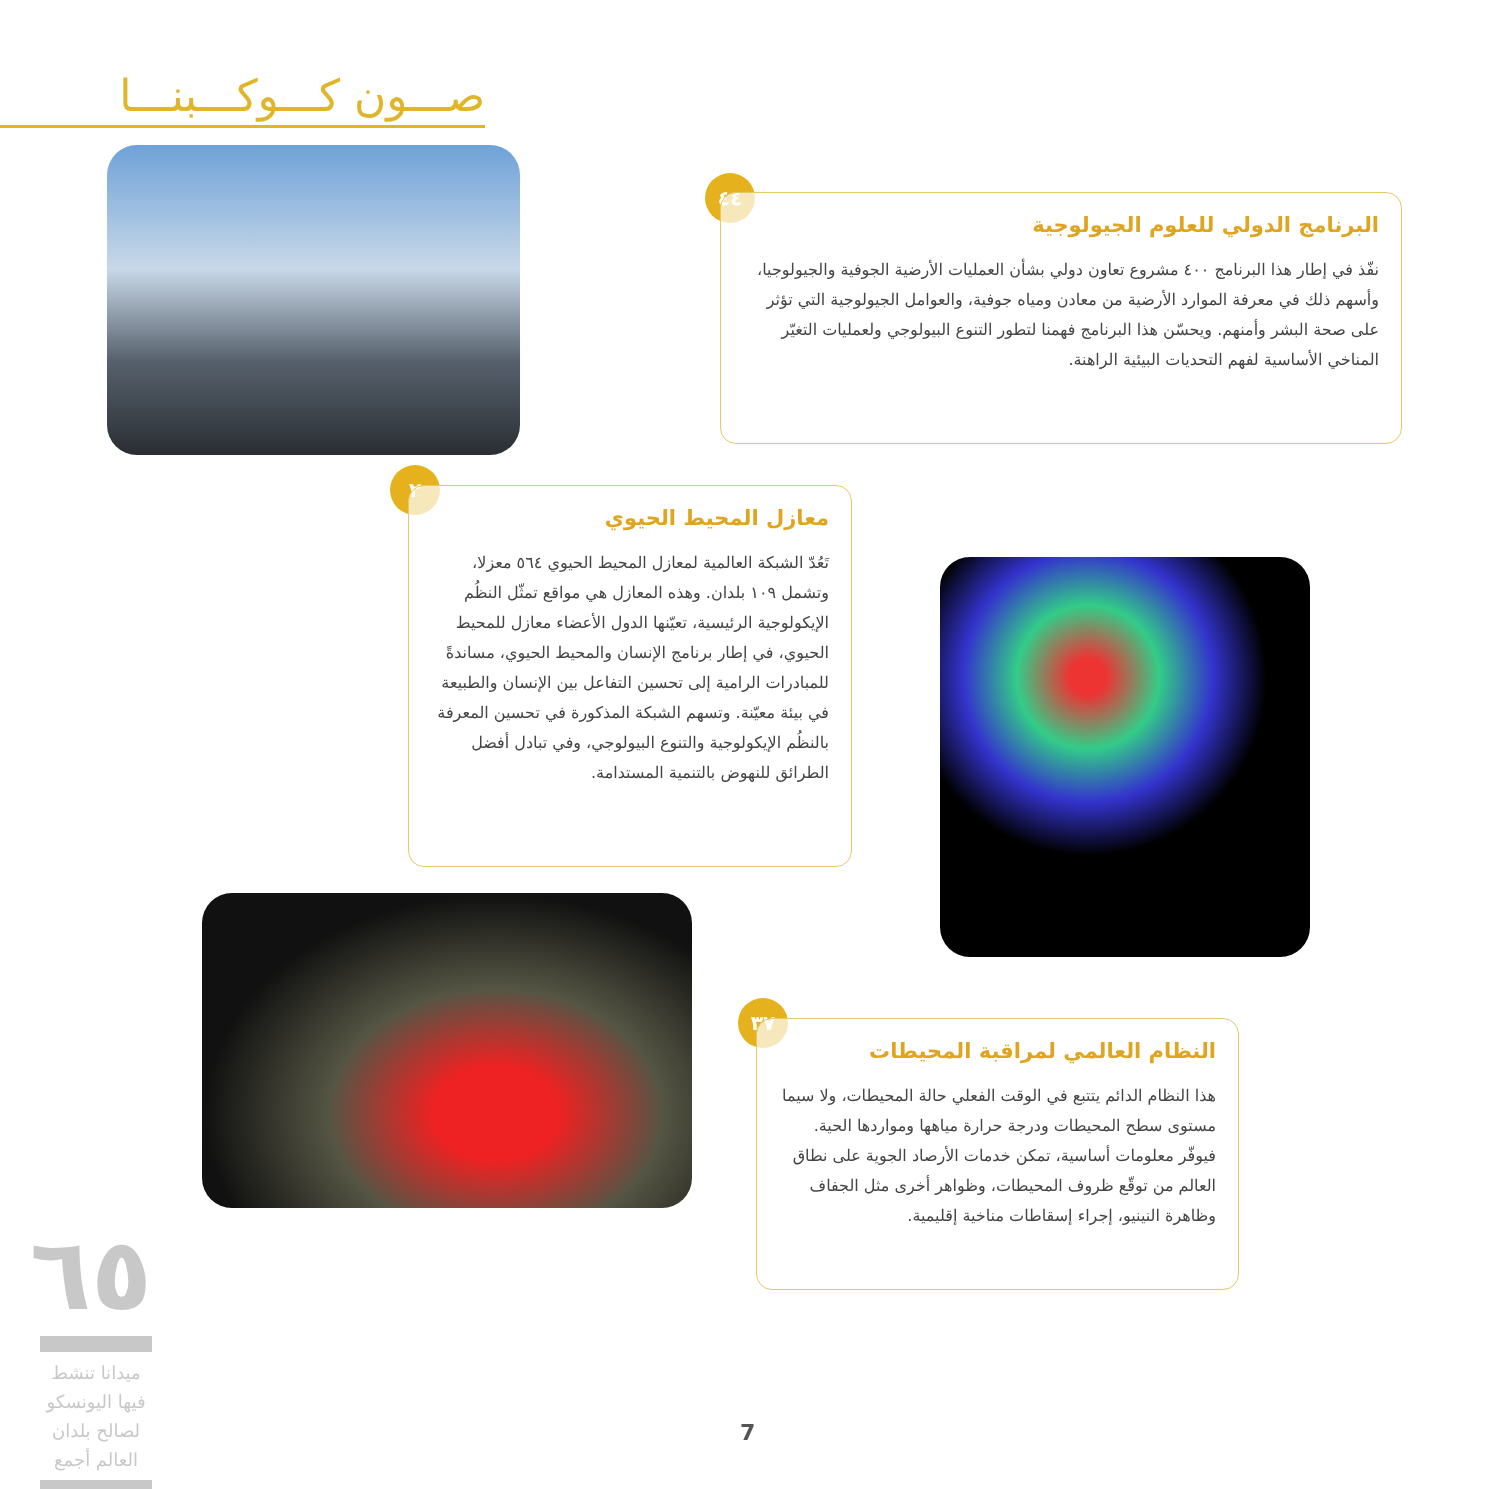صـــون كـــوكـــبنـــا
٤٤
البرنامج الدولي للعلوم الجيولوجية
نفّذ في إطار هذا البرنامج ٤٠٠ مشروع تعاون دولي بشأن العمليات الأرضية الجوفية والجيولوجيا، وأسهم ذلك في معرفة الموارد الأرضية من معادن ومياه جوفية، والعوامل الجيولوجية التي تؤثر على صحة البشر وأمنهم. ويحسّن هذا البرنامج فهمنا لتطور التنوع البيولوجي ولعمليات التغيّر المناخي الأساسية لفهم التحديات البيئية الراهنة.
٢
معازل المحيط الحيوي
تَعُدّ الشبكة العالمية لمعازل المحيط الحيوي ٥٦٤ معزلا، وتشمل ١٠٩ بلدان. وهذه المعازل هي مواقع تمثّل النظُم الإيكولوجية الرئيسية، تعيّنها الدول الأعضاء معازل للمحيط الحيوي، في إطار برنامج الإنسان والمحيط الحيوي، مساندةً للمبادرات الرامية إلى تحسين التفاعل بين الإنسان والطبيعة في بيئة معيّنة. وتسهم الشبكة المذكورة في تحسين المعرفة بالنظُم الإيكولوجية والتنوع البيولوجي، وفي تبادل أفضل الطرائق للنهوض بالتنمية المستدامة.
٣٧
النظام العالمي لمراقبة المحيطات
هذا النظام الدائم يتتبع في الوقت الفعلي حالة المحيطات، ولا سيما مستوى سطح المحيطات ودرجة حرارة مياهها ومواردها الحية. فيوفّر معلومات أساسية، تمكن خدمات الأرصاد الجوية على نطاق العالم من توقّع ظروف المحيطات، وظواهر أخرى مثل الجفاف وظاهرة النينيو، إجراء إسقاطات مناخية إقليمية.
٦٥
ميدانا تنشط فيها اليونسكو لصالح بلدان العالم أجمع
7